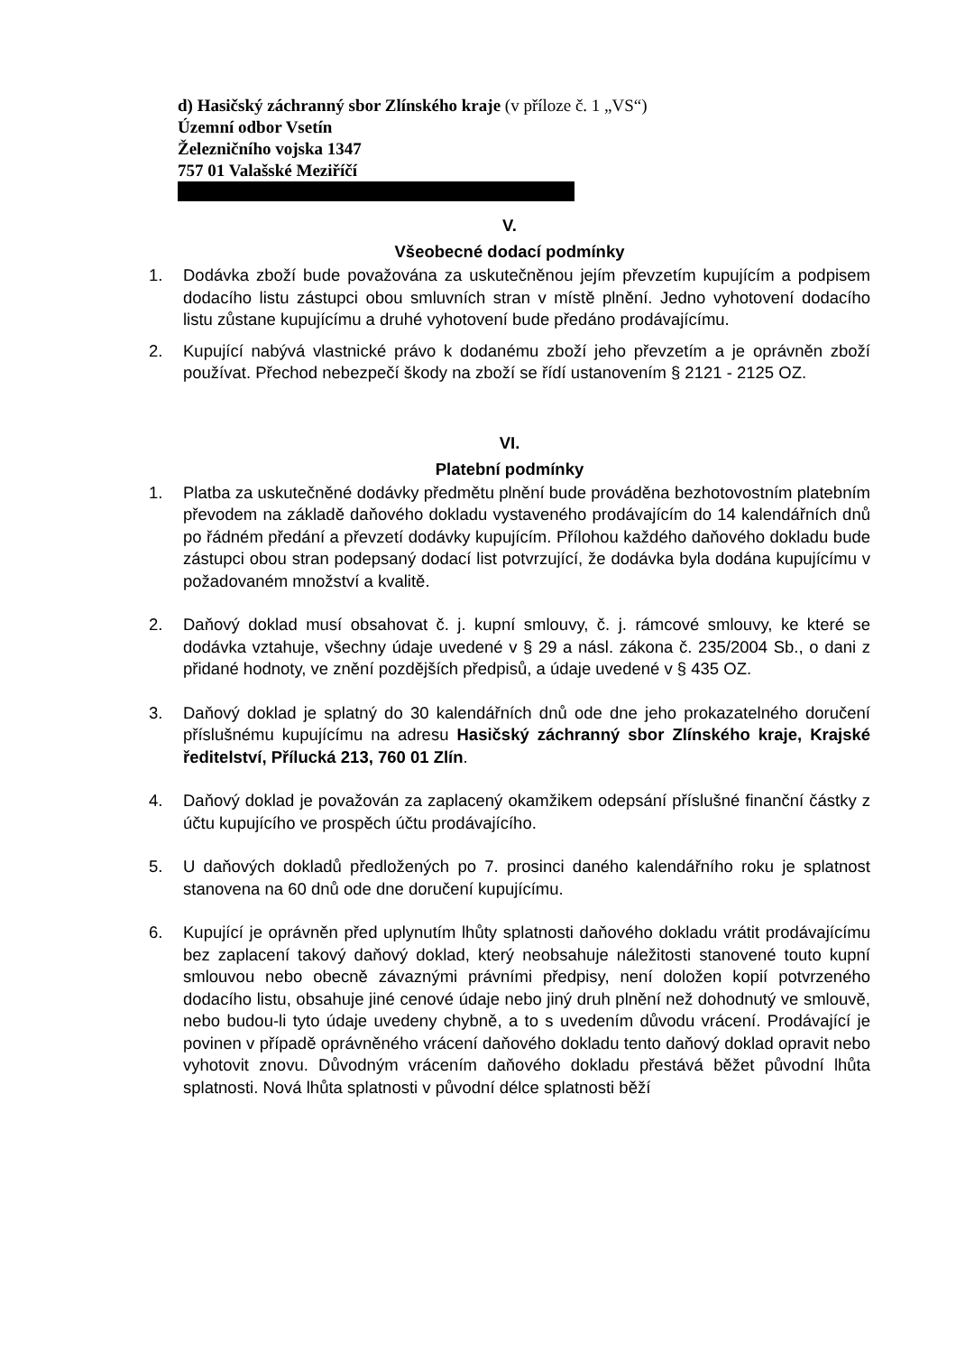d) Hasičský záchranný sbor Zlínského kraje (v příloze č. 1 „VS“)
Územní odbor Vsetín
Železničního vojska 1347
757 01 Valašské Meziříčí
V.
Všeobecné dodací podmínky
1. Dodávka zboží bude považována za uskutečněnou jejím převzetím kupujícím a podpisem dodacího listu zástupci obou smluvních stran v místě plnění. Jedno vyhotovení dodacího listu zůstane kupujícímu a druhé vyhotovení bude předáno prodávajícímu.
2. Kupující nabývá vlastnické právo k dodanému zboží jeho převzetím a je oprávněn zboží používat. Přechod nebezpečí škody na zboží se řídí ustanovením § 2121 - 2125 OZ.
VI.
Platební podmínky
1. Platba za uskutečněné dodávky předmětu plnění bude prováděna bezhotovostním platebním převodem na základě daňového dokladu vystaveného prodávajícím do 14 kalendářních dnů po řádném předání a převzetí dodávky kupujícím. Přílohou každého daňového dokladu bude zástupci obou stran podepsaný dodací list potvrzující, že dodávka byla dodána kupujícímu v požadovaném množství a kvalitě.
2. Daňový doklad musí obsahovat č. j. kupní smlouvy, č. j. rámcové smlouvy, ke které se dodávka vztahuje, všechny údaje uvedené v § 29 a násl. zákona č. 235/2004 Sb., o dani z přidané hodnoty, ve znění pozdějších předpisů, a údaje uvedené v § 435 OZ.
3. Daňový doklad je splatný do 30 kalendářních dnů ode dne jeho prokazatelného doručení příslušnému kupujícímu na adresu Hasičský záchranný sbor Zlínského kraje, Krajské ředitelství, Přílucká 213, 760 01 Zlín.
4. Daňový doklad je považován za zaplacený okamžikem odepsání příslušné finanční částky z účtu kupujícího ve prospěch účtu prodávajícího.
5. U daňových dokladů předložených po 7. prosinci daného kalendářního roku je splatnost stanovena na 60 dnů ode dne doručení kupujícímu.
6. Kupující je oprávněn před uplynutím lhůty splatnosti daňového dokladu vrátit prodávajícímu bez zaplacení takový daňový doklad, který neobsahuje náležitosti stanovené touto kupní smlouvou nebo obecně závaznými právními předpisy, není doložen kopií potvrzeného dodacího listu, obsahuje jiné cenové údaje nebo jiný druh plnění než dohodnutý ve smlouvě, nebo budou-li tyto údaje uvedeny chybně, a to s uvedením důvodu vrácení. Prodávající je povinen v případě oprávněného vrácení daňového dokladu tento daňový doklad opravit nebo vyhotovit znovu. Důvodným vrácením daňového dokladu přestává běžet původní lhůta splatnosti. Nová lhůta splatnosti v původní délce splatnosti běží